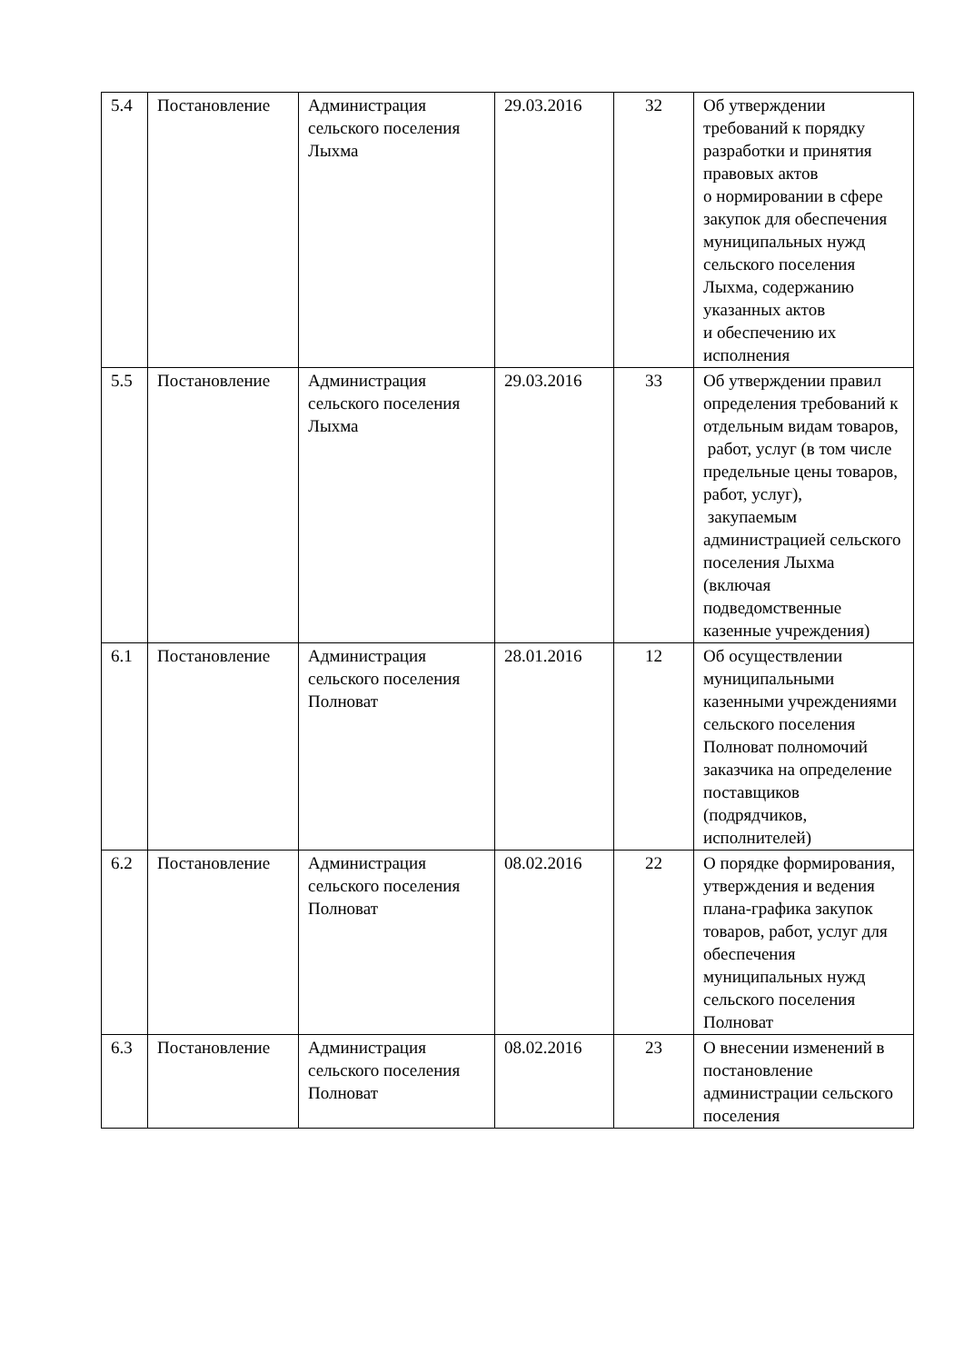| 5.4 | Постановление | Администрация сельского поселения Лыхма | 29.03.2016 | 32 | Об утверждении требований к порядку разработки и принятия правовых актов о нормировании в сфере закупок для обеспечения муниципальных нужд сельского поселения Лыхма, содержанию указанных актов и обеспечению их исполнения |
| 5.5 | Постановление | Администрация сельского поселения Лыхма | 29.03.2016 | 33 | Об утверждении правил определения требований к отдельным видам товаров, работ, услуг (в том числе предельные цены товаров, работ, услуг), закупаемым администрацией сельского поселения Лыхма (включая подведомственные казенные учреждения) |
| 6.1 | Постановление | Администрация сельского поселения Полноват | 28.01.2016 | 12 | Об осуществлении муниципальными казенными учреждениями сельского поселения Полноват полномочий заказчика на определение поставщиков (подрядчиков, исполнителей) |
| 6.2 | Постановление | Администрация сельского поселения Полноват | 08.02.2016 | 22 | О порядке формирования, утверждения и ведения плана-графика закупок товаров, работ, услуг для обеспечения муниципальных нужд сельского поселения Полноват |
| 6.3 | Постановление | Администрация сельского поселения Полноват | 08.02.2016 | 23 | О внесении изменений в постановление администрации сельского поселения |